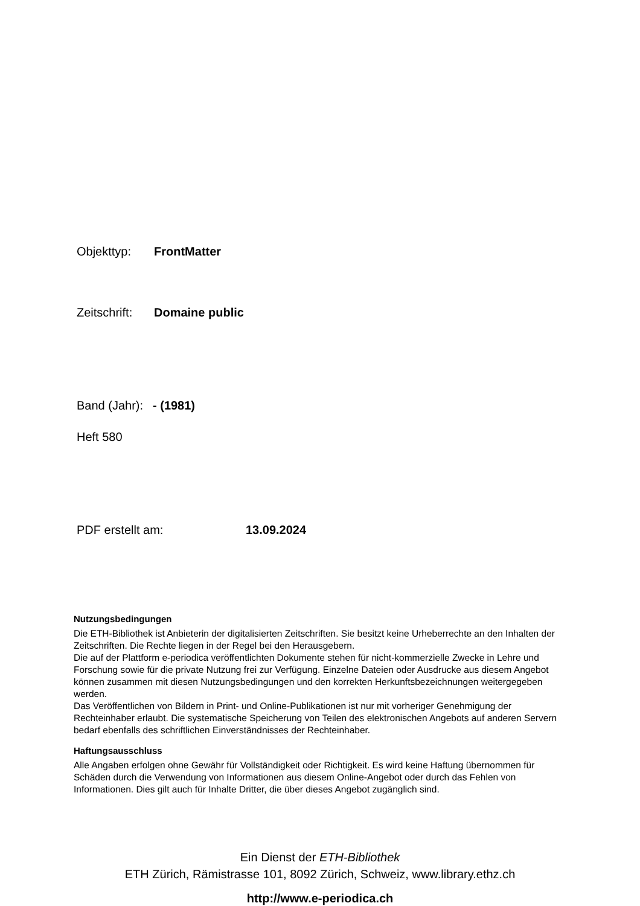Objekttyp: FrontMatter
Zeitschrift: Domaine public
Band (Jahr): - (1981)
Heft 580
PDF erstellt am: 13.09.2024
Nutzungsbedingungen
Die ETH-Bibliothek ist Anbieterin der digitalisierten Zeitschriften. Sie besitzt keine Urheberrechte an den Inhalten der Zeitschriften. Die Rechte liegen in der Regel bei den Herausgebern.
Die auf der Plattform e-periodica veröffentlichten Dokumente stehen für nicht-kommerzielle Zwecke in Lehre und Forschung sowie für die private Nutzung frei zur Verfügung. Einzelne Dateien oder Ausdrucke aus diesem Angebot können zusammen mit diesen Nutzungsbedingungen und den korrekten Herkunftsbezeichnungen weitergegeben werden.
Das Veröffentlichen von Bildern in Print- und Online-Publikationen ist nur mit vorheriger Genehmigung der Rechteinhaber erlaubt. Die systematische Speicherung von Teilen des elektronischen Angebots auf anderen Servern bedarf ebenfalls des schriftlichen Einverständnisses der Rechteinhaber.
Haftungsausschluss
Alle Angaben erfolgen ohne Gewähr für Vollständigkeit oder Richtigkeit. Es wird keine Haftung übernommen für Schäden durch die Verwendung von Informationen aus diesem Online-Angebot oder durch das Fehlen von Informationen. Dies gilt auch für Inhalte Dritter, die über dieses Angebot zugänglich sind.
Ein Dienst der ETH-Bibliothek
ETH Zürich, Rämistrasse 101, 8092 Zürich, Schweiz, www.library.ethz.ch
http://www.e-periodica.ch